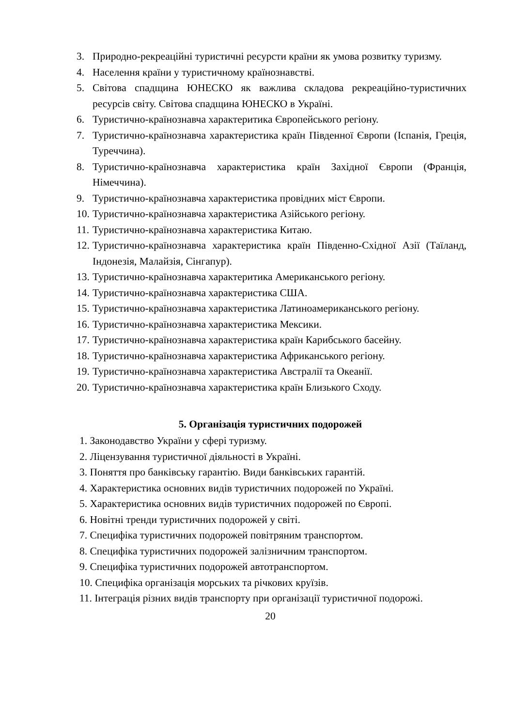3. Природно-рекреаційні туристичні ресурсти країни як умова розвитку туризму.
4. Населення країни у туристичному країнознавстві.
5. Світова спадщина ЮНЕСКО як важлива складова рекреаційно-туристичних ресурсів світу. Світова спадщина ЮНЕСКО в Україні.
6. Туристично-країнознавча характеритика Європейського регіону.
7. Туристично-країнознавча характеристика країн Південної Європи (Іспанія, Греція, Туреччина).
8. Туристично-країнознавча характеристика країн Західної Європи (Франція, Німеччина).
9. Туристично-країнознавча характеристика провідних міст Європи.
10. Туристично-країнознавча характеристика Азійського регіону.
11. Туристично-країнознавча характеристика Китаю.
12. Туристично-країнознавча характеристика країн Південно-Східної Азії (Таїланд, Індонезія, Малайзія, Сінгапур).
13. Туристично-країнознавча характеритика Американського регіону.
14. Туристично-країнознавча характеристика США.
15. Туристично-країнознавча характеристика Латиноамериканського регіону.
16. Туристично-країнознавча характеристика Мексики.
17. Туристично-країнознавча характеристика країн Карибського басейну.
18. Туристично-країнознавча характеристика Африканського регіону.
19. Туристично-країнознавча характеристика Австралії та Океанії.
20. Туристично-країнознавча характеристика країн Близького Сходу.
5. Організація туристичних подорожей
1. Законодавство України у сфері туризму.
2. Ліцензування туристичної діяльності в Україні.
3. Поняття про банківську гарантію. Види банківських гарантій.
4. Характеристика основних видів туристичних подорожей по Україні.
5. Характеристика основних видів туристичних подорожей по Європі.
6. Новітні тренди туристичних подорожей у світі.
7. Специфіка туристичних подорожей повітряним транспортом.
8. Специфіка туристичних подорожей залізничним транспортом.
9. Специфіка туристичних подорожей автотранспортом.
10. Специфіка організація морських та річкових круїзів.
11. Інтеграція різних видів транспорту при організації туристичної подорожі.
20